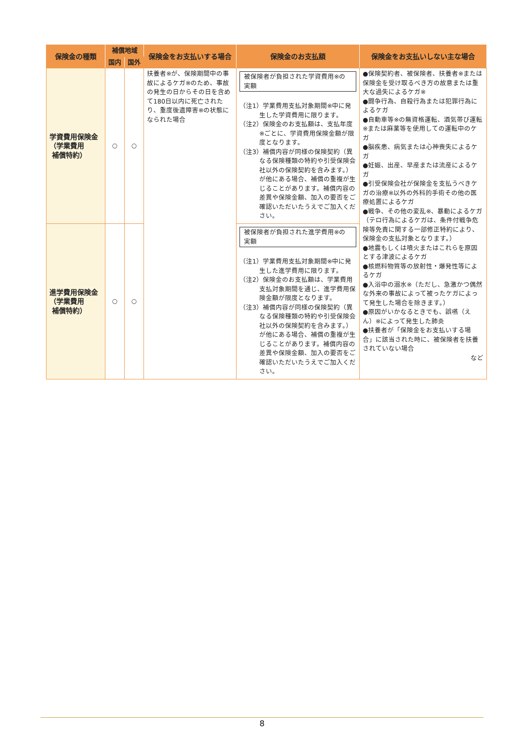| 保険金の種類 | 補償地域 | | 保険金をお支払いする場合 | 保険金のお支払額 | 保険金をお支払いしない主な場合 |
| --- | --- | --- | --- | --- | --- |
| | 国内 | 国外 | | | |
| 学資費用保険金 （学業費用 補償特約） | ○ | ○ | 扶養者※が、保険期間中の事故によるケガ※のため、事故の発生の日からその日を含めて180日以内に死亡されたり、重度後遺障害※の状態になられた場合 | 被保険者が負担された学資費用※の実額 （注1）学業費用支払対象期間※中に発生した学資費用に限ります。 （注2）保険金のお支払額は、支払年度※ごとに、学資費用保険金額が限度となります。 （注3）補償内容が同様の保険契約（異なる保険種類の特約や引受保険会社以外の保険契約を含みます。）が他にある場合、補償の重複が生じることがあります。補償内容の差異や保険金額、加入の要否をご確認いただいたうえでご加入ください。 | ●保険契約者、被保険者、扶養者※または保険金を受け取るべき方の故意または重大な過失によるケガ※ ●闘争行為、自殺行為または犯罪行為によるケガ ●自動車等※の無資格運転、酒気帯び運転※または麻薬等を使用しての運転中のケガ ●脳疾患、病気または心神喪失によるケガ ●妊娠、出産、早産または流産によるケガ ●引受保険会社が保険金を支払うべきケガの治療※以外の外科的手術その他の医療処置によるケガ ●戦争、その他の変乱※、暴動によるケガ（テロ行為によるケガは、条件付戦争危険等免責に関する一部修正特約により、保険金の支払対象となります。） ●地震もしくは噴火またはこれらを原因とする津波によるケガ ●核燃料物質等の放射性・爆発性等によるケガ ●入浴中の溺水※（ただし、急激かつ偶然な外来の事故によって被ったケガによって発生した場合を除きます。） ●原因がいかなるときでも、誤嚥（えん）※によって発生した肺炎 ●扶養者が「保険金をお支払いする場合」に該当された時に、被保険者を扶養されていない場合 など |
| 進学費用保険金 （学業費用 補償特約） | ○ | ○ | | 被保険者が負担された進学費用※の実額 （注1）学業費用支払対象期間※中に発生した進学費用に限ります。 （注2）保険金のお支払額は、学業費用支払対象期間を通じ、進学費用保険金額が限度となります。 （注3）補償内容が同様の保険契約（異なる保険種類の特約や引受保険会社以外の保険契約を含みます。）が他にある場合、補償の重複が生じることがあります。補償内容の差異や保険金額、加入の要否をご確認いただいたうえでご加入ください。 | |
8